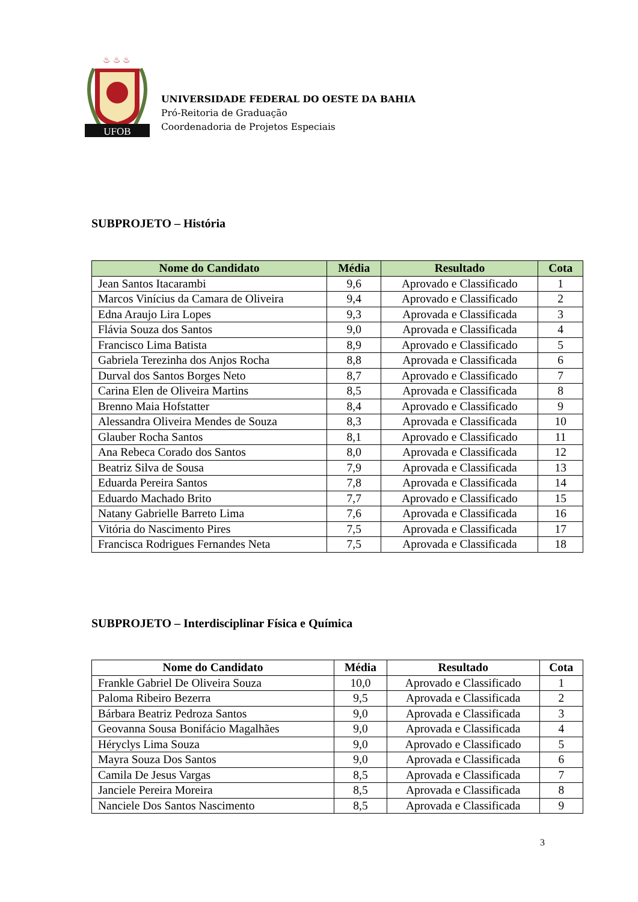UFOB
♨ ♨ ♨
UNIVERSIDADE FEDERAL DO OESTE DA BAHIA
Pró-Reitoria de Graduação
Coordenadoria de Projetos Especiais
SUBPROJETO – História
| Nome do Candidato | Média | Resultado | Cota |
| --- | --- | --- | --- |
| Jean Santos Itacarambi | 9,6 | Aprovado e Classificado | 1 |
| Marcos Vinícius da Camara de Oliveira | 9,4 | Aprovado e Classificado | 2 |
| Edna Araujo Lira Lopes | 9,3 | Aprovada e Classificada | 3 |
| Flávia Souza dos Santos | 9,0 | Aprovada e Classificada | 4 |
| Francisco Lima Batista | 8,9 | Aprovado e Classificado | 5 |
| Gabriela Terezinha dos Anjos Rocha | 8,8 | Aprovada e Classificada | 6 |
| Durval dos Santos Borges Neto | 8,7 | Aprovado e Classificado | 7 |
| Carina Elen de Oliveira Martins | 8,5 | Aprovada e Classificada | 8 |
| Brenno Maia Hofstatter | 8,4 | Aprovado e Classificado | 9 |
| Alessandra Oliveira Mendes de Souza | 8,3 | Aprovada e Classificada | 10 |
| Glauber Rocha Santos | 8,1 | Aprovado e Classificado | 11 |
| Ana Rebeca Corado dos Santos | 8,0 | Aprovada e Classificada | 12 |
| Beatriz Silva de Sousa | 7,9 | Aprovada e Classificada | 13 |
| Eduarda Pereira Santos | 7,8 | Aprovada e Classificada | 14 |
| Eduardo Machado Brito | 7,7 | Aprovado e Classificado | 15 |
| Natany Gabrielle Barreto Lima | 7,6 | Aprovada e Classificada | 16 |
| Vitória do Nascimento Pires | 7,5 | Aprovada e Classificada | 17 |
| Francisca Rodrigues Fernandes Neta | 7,5 | Aprovada e Classificada | 18 |
SUBPROJETO – Interdisciplinar Física e Química
| Nome do Candidato | Média | Resultado | Cota |
| --- | --- | --- | --- |
| Frankle Gabriel De Oliveira Souza | 10,0 | Aprovado e Classificado | 1 |
| Paloma Ribeiro Bezerra | 9,5 | Aprovada e Classificada | 2 |
| Bárbara Beatriz Pedroza Santos | 9,0 | Aprovada e Classificada | 3 |
| Geovanna Sousa Bonifácio Magalhães | 9,0 | Aprovada e Classificada | 4 |
| Héryclys Lima Souza | 9,0 | Aprovado e Classificado | 5 |
| Mayra Souza Dos Santos | 9,0 | Aprovada e Classificada | 6 |
| Camila De Jesus Vargas | 8,5 | Aprovada e Classificada | 7 |
| Janciele Pereira Moreira | 8,5 | Aprovada e Classificada | 8 |
| Nanciele Dos Santos Nascimento | 8,5 | Aprovada e Classificada | 9 |
3